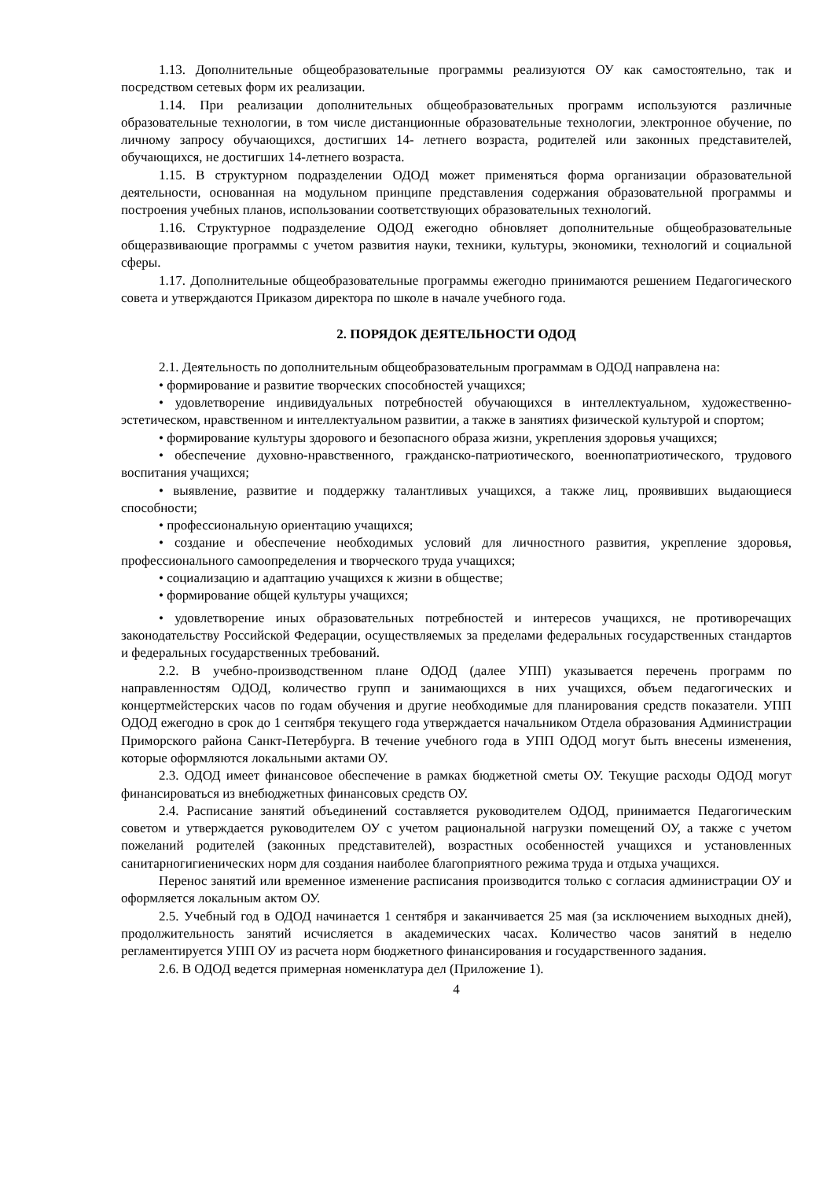1.13. Дополнительные общеобразовательные программы реализуются ОУ как самостоятельно, так и посредством сетевых форм их реализации.
1.14. При реализации дополнительных общеобразовательных программ используются различные образовательные технологии, в том числе дистанционные образовательные технологии, электронное обучение, по личному запросу обучающихся, достигших 14- летнего возраста, родителей или законных представителей, обучающихся, не достигших 14-летнего возраста.
1.15. В структурном подразделении ОДОД может применяться форма организации образовательной деятельности, основанная на модульном принципе представления содержания образовательной программы и построения учебных планов, использовании соответствующих образовательных технологий.
1.16. Структурное подразделение ОДОД ежегодно обновляет дополнительные общеобразовательные общеразвивающие программы с учетом развития науки, техники, культуры, экономики, технологий и социальной сферы.
1.17. Дополнительные общеобразовательные программы ежегодно принимаются решением Педагогического совета и утверждаются Приказом директора по школе в начале учебного года.
2. ПОРЯДОК ДЕЯТЕЛЬНОСТИ ОДОД
2.1. Деятельность по дополнительным общеобразовательным программам в ОДОД направлена на:
• формирование и развитие творческих способностей учащихся;
• удовлетворение индивидуальных потребностей обучающихся в интеллектуальном, художественно-эстетическом, нравственном и интеллектуальном развитии, а также в занятиях физической культурой и спортом;
• формирование культуры здорового и безопасного образа жизни, укрепления здоровья учащихся;
• обеспечение духовно-нравственного, гражданско-патриотического, военнопатриотического, трудового воспитания учащихся;
• выявление, развитие и поддержку талантливых учащихся, а также лиц, проявивших выдающиеся способности;
• профессиональную ориентацию учащихся;
• создание и обеспечение необходимых условий для личностного развития, укрепление здоровья, профессионального самоопределения и творческого труда учащихся;
• социализацию и адаптацию учащихся к жизни в обществе;
• формирование общей культуры учащихся;
• удовлетворение иных образовательных потребностей и интересов учащихся, не противоречащих законодательству Российской Федерации, осуществляемых за пределами федеральных государственных стандартов и федеральных государственных требований.
2.2. В учебно-производственном плане ОДОД (далее УПП) указывается перечень программ по направленностям ОДОД, количество групп и занимающихся в них учащихся, объем педагогических и концертмейстерских часов по годам обучения и другие необходимые для планирования средств показатели. УПП ОДОД ежегодно в срок до 1 сентября текущего года утверждается начальником Отдела образования Администрации Приморского района Санкт-Петербурга. В течение учебного года в УПП ОДОД могут быть внесены изменения, которые оформляются локальными актами ОУ.
2.3. ОДОД имеет финансовое обеспечение в рамках бюджетной сметы ОУ. Текущие расходы ОДОД могут финансироваться из внебюджетных финансовых средств ОУ.
2.4. Расписание занятий объединений составляется руководителем ОДОД, принимается Педагогическим советом и утверждается руководителем ОУ с учетом рациональной нагрузки помещений ОУ, а также с учетом пожеланий родителей (законных представителей), возрастных особенностей учащихся и установленных санитарногигиенических норм для создания наиболее благоприятного режима труда и отдыха учащихся.
Перенос занятий или временное изменение расписания производится только с согласия администрации ОУ и оформляется локальным актом ОУ.
2.5. Учебный год в ОДОД начинается 1 сентября и заканчивается 25 мая (за исключением выходных дней), продолжительность занятий исчисляется в академических часах. Количество часов занятий в неделю регламентируется УПП ОУ из расчета норм бюджетного финансирования и государственного задания.
2.6. В ОДОД ведется примерная номенклатура дел (Приложение 1).
4